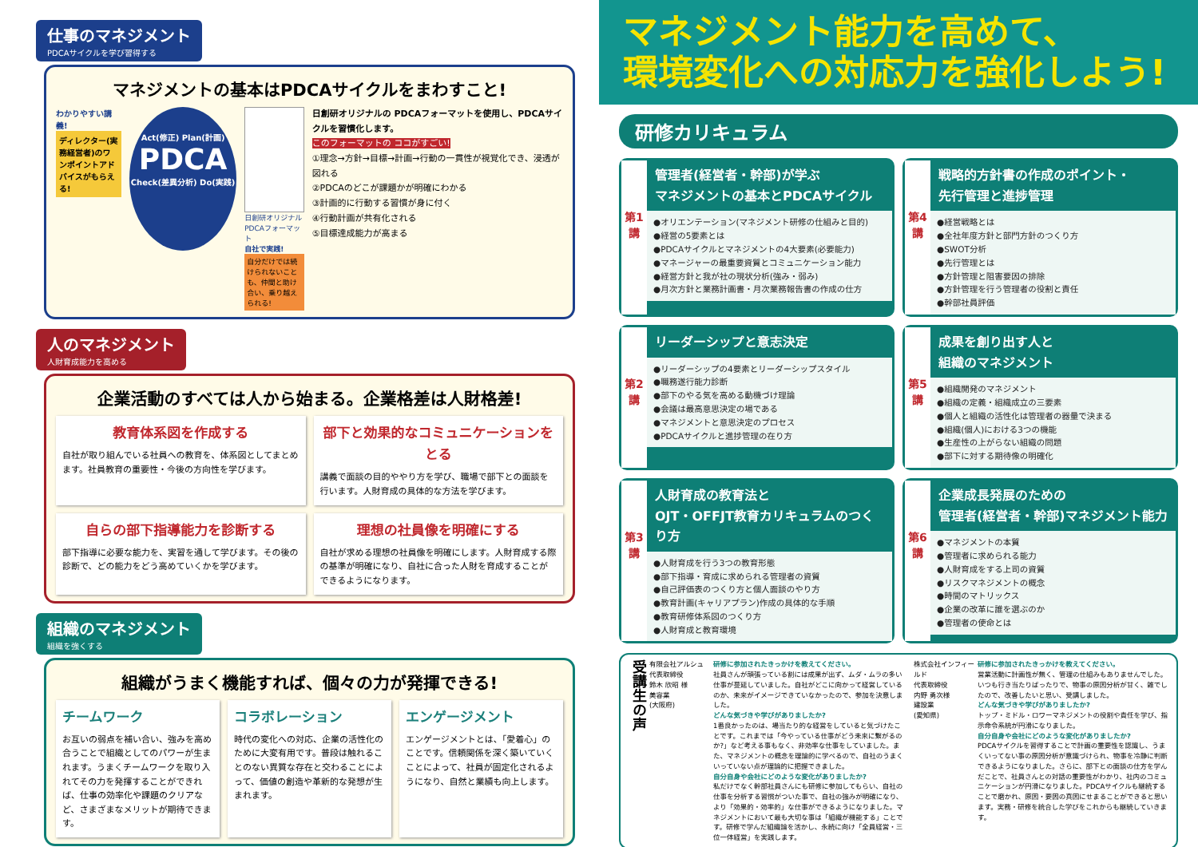仕事のマネジメント PDCAサイクルを学び習得する
マネジメントの基本はPDCAサイクルをまわすこと!
わかりやすい講義!
ディレクター(実務経営者)のワンポイントアドバイスがもらえる!
Act(修正) Plan(計画)
PDCA
Check(差異分析) Do(実践)
日創研オリジナル PDCAフォーマット
自社で実践!
自分だけでは続けられないことも、仲間と助け合い、乗り越えられる!
日創研オリジナルの PDCAフォーマットを使用し、PDCAサイクルを習慣化します。
このフォーマットの ココがすごい!
①理念→方針→目標→計画→行動の一貫性が視覚化でき、浸透が図れる
②PDCAのどこが課題かが明確にわかる
③計画的に行動する習慣が身に付く
④行動計画が共有化される
⑤目標達成能力が高まる
人のマネジメント 人財育成能力を高める
企業活動のすべては人から始まる。企業格差は人財格差!
教育体系図を作成する
自社が取り組んでいる社員への教育を、体系図としてまとめます。社員教育の重要性・今後の方向性を学びます。
部下と効果的なコミュニケーションをとる
講義で面談の目的ややり方を学び、職場で部下との面談を行います。人財育成の具体的な方法を学びます。
自らの部下指導能力を診断する
部下指導に必要な能力を、実習を通して学びます。その後の診断で、どの能力をどう高めていくかを学びます。
理想の社員像を明確にする
自社が求める理想の社員像を明確にします。人財育成する際の基準が明確になり、自社に合った人財を育成することができるようになります。
組織のマネジメント 組織を強くする
組織がうまく機能すれば、個々の力が発揮できる!
チームワーク
お互いの弱点を補い合い、強みを高め合うことで組織としてのパワーが生まれます。うまくチームワークを取り入れてその力を発揮することができれば、仕事の効率化や課題のクリアなど、さまざまなメリットが期待できます。
コラボレーション
時代の変化への対応、企業の活性化のために大変有用です。普段は触れることのない異質な存在と交わることによって、価値の創造や革新的な発想が生まれます。
エンゲージメント
エンゲージメントとは、「愛着心」のことです。信頼関係を深く築いていくことによって、社員が固定化されるようになり、自然と業績も向上します。
マネジメント能力を高めて、
環境変化への対応力を強化しよう!
研修カリキュラム
第1講
管理者(経営者・幹部)が学ぶ
マネジメントの基本とPDCAサイクル
●オリエンテーション(マネジメント研修の仕組みと目的)
●経営の5要素とは
●PDCAサイクルとマネジメントの4大要素(必要能力)
●マネージャーの最重要資質とコミュニケーション能力
●経営方針と我が社の現状分析(強み・弱み)
●月次方針と業務計画書・月次業務報告書の作成の仕方
第4講
戦略的方針書の作成のポイント・
先行管理と進捗管理
●経営戦略とは
●全社年度方針と部門方針のつくり方
●SWOT分析
●先行管理とは
●方針管理と阻害要因の排除
●方針管理を行う管理者の役割と責任
●幹部社員評価
第2講
リーダーシップと意志決定
●リーダーシップの4要素とリーダーシップスタイル
●職務遂行能力診断
●部下のやる気を高める動機づけ理論
●会議は最高意思決定の場である
●マネジメントと意思決定のプロセス
●PDCAサイクルと進捗管理の在り方
第5講
成果を創り出す人と
組織のマネジメント
●組織開発のマネジメント
●組織の定義・組織成立の三要素
●個人と組織の活性化は管理者の器量で決まる
●組織(個人)における3つの機能
●生産性の上がらない組織の問題
●部下に対する期待像の明確化
第3講
人財育成の教育法と
OJT・OFFJT教育カリキュラムのつくり方
●人財育成を行う3つの教育形態
●部下指導・育成に求められる管理者の資質
●自己評価表のつくり方と個人面談のやり方
●教育計画(キャリアプラン)作成の具体的な手順
●教育研修体系図のつくり方
●人財育成と教育環境
第6講
企業成長発展のための
管理者(経営者・幹部)マネジメント能力
●マネジメントの本質
●管理者に求められる能力
●人財育成をする上司の資質
●リスクマネジメントの概念
●時間のマトリックス
●企業の改革に誰を選ぶのか
●管理者の使命とは
受講生の声
有限会社アルシュ
代表取締役
鈴木 欣昭 様
美容業
(大阪府)
研修に参加されたきっかけを教えてください。
社員さんが頑張っている割には成果が出ず、ムダ・ムラの多い仕事が蔓延していました。自社がどこに向かって経営しているのか、未来がイメージできていなかったので、参加を決意しました。
どんな気づきや学びがありましたか?
1番良かったのは、場当たり的な経営をしていると気づけたことです。これまでは「今やっている仕事がどう未来に繋がるのか?」など考える事もなく、非効率な仕事をしていました。また、マネジメントの概念を理論的に学べるので、自社のうまくいっていない点が理論的に把握できました。
自分自身や会社にどのような変化がありましたか?
私だけでなく幹部社員さんにも研修に参加してもらい、自社の仕事を分析する習慣がついた事で、自社の強みが明確になり、より「効果的・効率的」な仕事ができるようになりました。マネジメントにおいて最も大切な事は「組織が機能する」ことです。研修で学んだ組織論を活かし、永続に向け「全員経営・三位一体経営」を実践します。
株式会社インフィールド
代表取締役
内野 勇次様
建設業
(愛知県)
研修に参加されたきっかけを教えてください。
営業活動に計画性が無く、管理の仕組みもありませんでした。いつも行き当たりばったりで、物事の原因分析が甘く、雑でしたので、改善したいと思い、受講しました。
どんな気づきや学びがありましたか?
トップ・ミドル・ロワーマネジメントの役割や責任を学び、指示命令系統が円滑になりました。
自分自身や会社にどのような変化がありましたか?
PDCAサイクルを習得することで計画の重要性を認識し、うまくいってない事の原因分析が意識づけられ、物事を冷静に判断できるようになりました。さらに、部下との面談の仕方を学んだことで、社員さんとの対話の重要性がわかり、社内のコミュニケーションが円滑になりました。PDCAサイクルも継続することで磨かれ、原因・要因の真因にせまることができると思います。実務・研修を統合した学びをこれからも継続していきます。